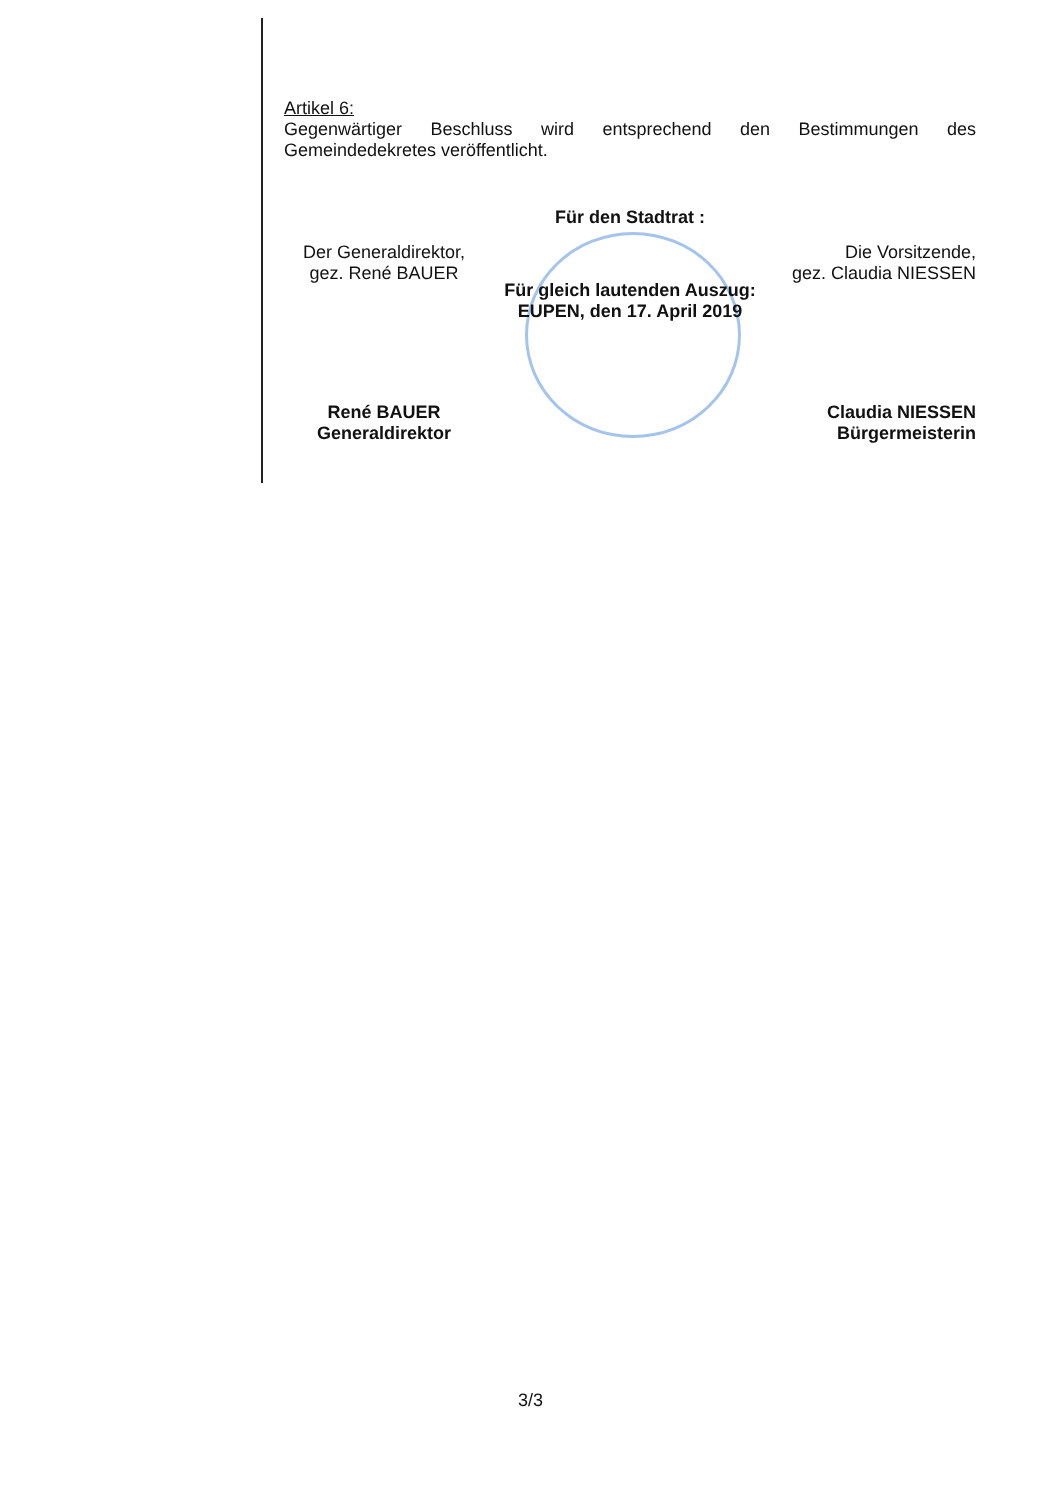Artikel 6:
Gegenwärtiger Beschluss wird entsprechend den Bestimmungen des Gemeindedekretes veröffentlicht.
Für den Stadtrat :
Der Generaldirektor,
gez. René BAUER
Die Vorsitzende,
gez. Claudia NIESSEN
Für gleich lautenden Auszug:
EUPEN, den 17. April 2019
René BAUER
Generaldirektor
Claudia NIESSEN
Bürgermeisterin
3/3